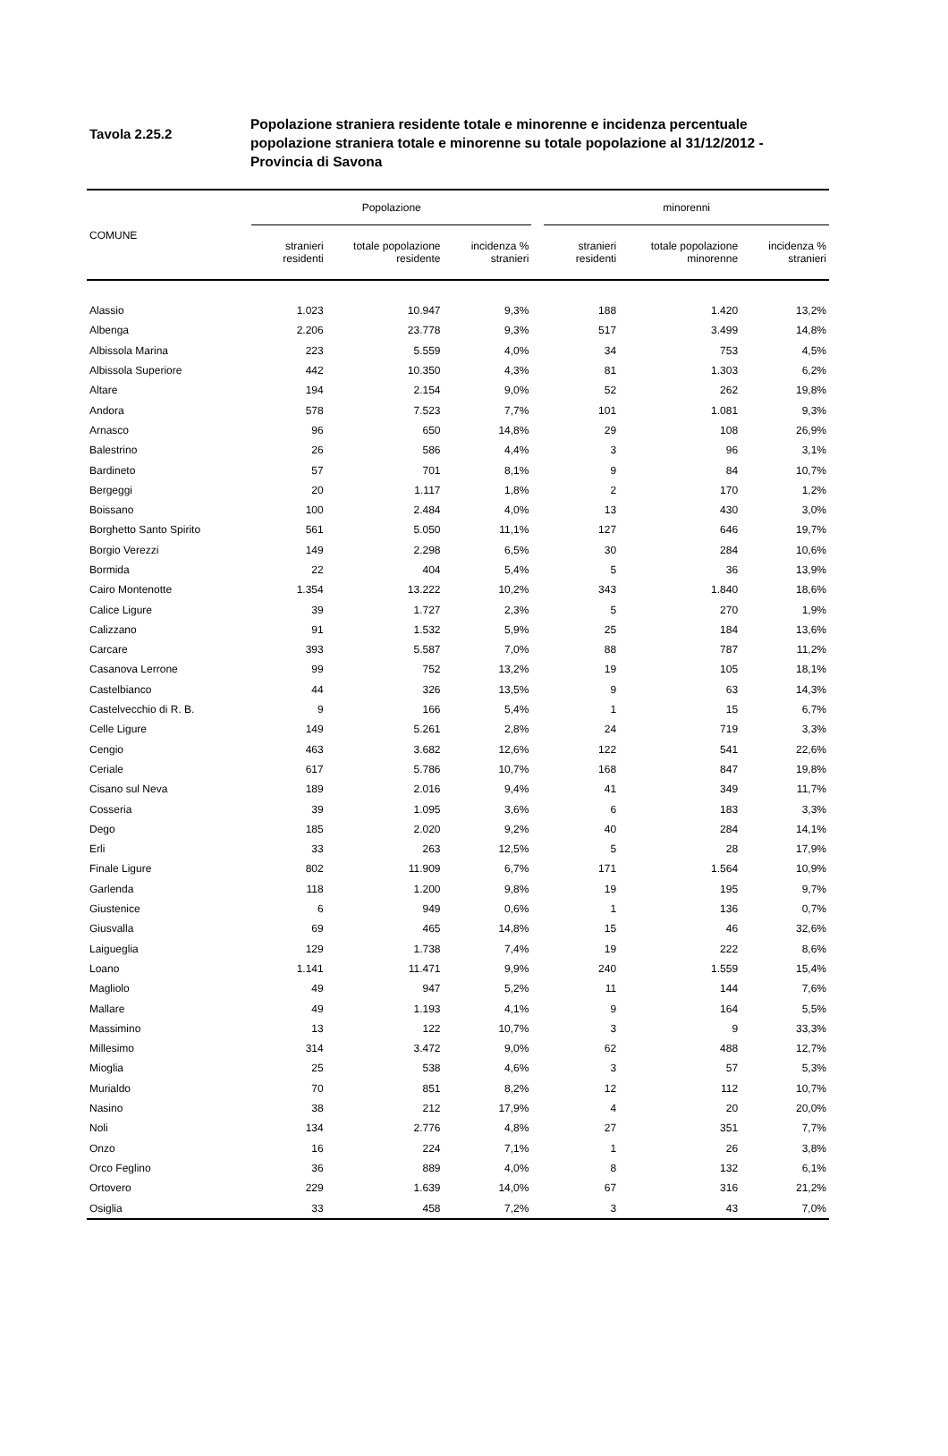Tavola 2.25.2
Popolazione straniera residente totale e minorenne e incidenza percentuale popolazione straniera totale e minorenne su totale popolazione al 31/12/2012 - Provincia di Savona
| COMUNE | Popolazione | | | | minorenni | | |
| --- | --- | --- | --- | --- | --- | --- | --- |
| | stranieri residenti | totale popolazione residente | incidenza % stranieri | | stranieri residenti | totale popolazione minorenne | incidenza % stranieri |
| Alassio | 1.023 | 10.947 | 9,3% | | 188 | 1.420 | 13,2% |
| Albenga | 2.206 | 23.778 | 9,3% | | 517 | 3.499 | 14,8% |
| Albissola Marina | 223 | 5.559 | 4,0% | | 34 | 753 | 4,5% |
| Albissola Superiore | 442 | 10.350 | 4,3% | | 81 | 1.303 | 6,2% |
| Altare | 194 | 2.154 | 9,0% | | 52 | 262 | 19,8% |
| Andora | 578 | 7.523 | 7,7% | | 101 | 1.081 | 9,3% |
| Arnasco | 96 | 650 | 14,8% | | 29 | 108 | 26,9% |
| Balestrino | 26 | 586 | 4,4% | | 3 | 96 | 3,1% |
| Bardineto | 57 | 701 | 8,1% | | 9 | 84 | 10,7% |
| Bergeggi | 20 | 1.117 | 1,8% | | 2 | 170 | 1,2% |
| Boissano | 100 | 2.484 | 4,0% | | 13 | 430 | 3,0% |
| Borghetto Santo Spirito | 561 | 5.050 | 11,1% | | 127 | 646 | 19,7% |
| Borgio Verezzi | 149 | 2.298 | 6,5% | | 30 | 284 | 10,6% |
| Bormida | 22 | 404 | 5,4% | | 5 | 36 | 13,9% |
| Cairo Montenotte | 1.354 | 13.222 | 10,2% | | 343 | 1.840 | 18,6% |
| Calice Ligure | 39 | 1.727 | 2,3% | | 5 | 270 | 1,9% |
| Calizzano | 91 | 1.532 | 5,9% | | 25 | 184 | 13,6% |
| Carcare | 393 | 5.587 | 7,0% | | 88 | 787 | 11,2% |
| Casanova Lerrone | 99 | 752 | 13,2% | | 19 | 105 | 18,1% |
| Castelbianco | 44 | 326 | 13,5% | | 9 | 63 | 14,3% |
| Castelvecchio di R. B. | 9 | 166 | 5,4% | | 1 | 15 | 6,7% |
| Celle Ligure | 149 | 5.261 | 2,8% | | 24 | 719 | 3,3% |
| Cengio | 463 | 3.682 | 12,6% | | 122 | 541 | 22,6% |
| Ceriale | 617 | 5.786 | 10,7% | | 168 | 847 | 19,8% |
| Cisano sul Neva | 189 | 2.016 | 9,4% | | 41 | 349 | 11,7% |
| Cosseria | 39 | 1.095 | 3,6% | | 6 | 183 | 3,3% |
| Dego | 185 | 2.020 | 9,2% | | 40 | 284 | 14,1% |
| Erli | 33 | 263 | 12,5% | | 5 | 28 | 17,9% |
| Finale Ligure | 802 | 11.909 | 6,7% | | 171 | 1.564 | 10,9% |
| Garlenda | 118 | 1.200 | 9,8% | | 19 | 195 | 9,7% |
| Giustenice | 6 | 949 | 0,6% | | 1 | 136 | 0,7% |
| Giusvalla | 69 | 465 | 14,8% | | 15 | 46 | 32,6% |
| Laigueglia | 129 | 1.738 | 7,4% | | 19 | 222 | 8,6% |
| Loano | 1.141 | 11.471 | 9,9% | | 240 | 1.559 | 15,4% |
| Magliolo | 49 | 947 | 5,2% | | 11 | 144 | 7,6% |
| Mallare | 49 | 1.193 | 4,1% | | 9 | 164 | 5,5% |
| Massimino | 13 | 122 | 10,7% | | 3 | 9 | 33,3% |
| Millesimo | 314 | 3.472 | 9,0% | | 62 | 488 | 12,7% |
| Mioglia | 25 | 538 | 4,6% | | 3 | 57 | 5,3% |
| Murialdo | 70 | 851 | 8,2% | | 12 | 112 | 10,7% |
| Nasino | 38 | 212 | 17,9% | | 4 | 20 | 20,0% |
| Noli | 134 | 2.776 | 4,8% | | 27 | 351 | 7,7% |
| Onzo | 16 | 224 | 7,1% | | 1 | 26 | 3,8% |
| Orco Feglino | 36 | 889 | 4,0% | | 8 | 132 | 6,1% |
| Ortovero | 229 | 1.639 | 14,0% | | 67 | 316 | 21,2% |
| Osiglia | 33 | 458 | 7,2% | | 3 | 43 | 7,0% |